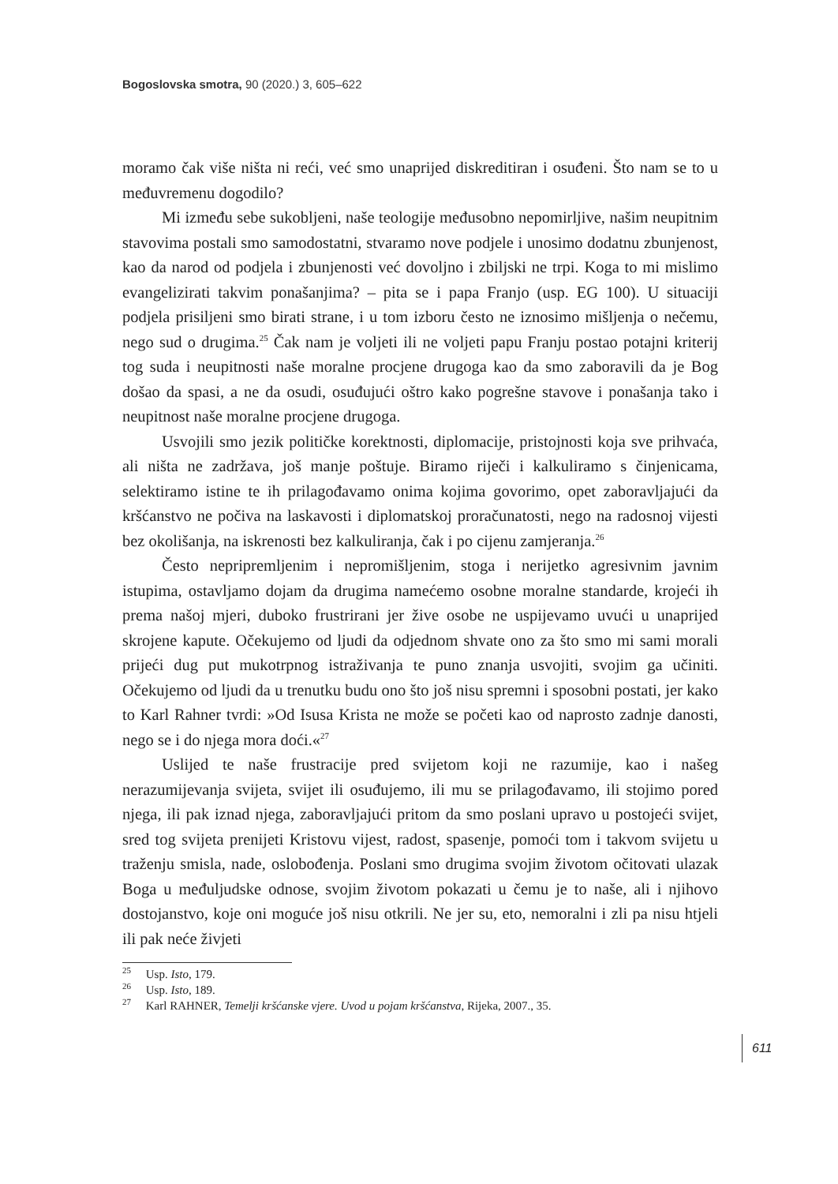Bogoslovska smotra, 90 (2020.) 3, 605–622
moramo čak više ništa ni reći, već smo unaprijed diskreditiran i osuđeni. Što nam se to u međuvremenu dogodilo?
Mi između sebe sukobljeni, naše teologije međusobno nepomirljive, našim neupitnim stavovima postali smo samodostatni, stvaramo nove podjele i unosimo dodatnu zbunjenost, kao da narod od podjela i zbunjenosti već dovoljno i zbiljski ne trpi. Koga to mi mislimo evangelizirati takvim ponašanjima? – pita se i papa Franjo (usp. EG 100). U situaciji podjela prisiljeni smo birati strane, i u tom izboru često ne iznosimo mišljenja o nečemu, nego sud o drugima.<sup>25</sup> Čak nam je voljeti ili ne voljeti papu Franju postao potajni kriterij tog suda i neupitnosti naše moralne procjene drugoga kao da smo zaboravili da je Bog došao da spasi, a ne da osudi, osuđujući oštro kako pogrešne stavove i ponašanja tako i neupitnost naše moralne procjene drugoga.
Usvojili smo jezik političke korektnosti, diplomacije, pristojnosti koja sve prihvaća, ali ništa ne zadržava, još manje poštuje. Biramo riječi i kalkuliramo s činjenicama, selektiramo istine te ih prilagođavamo onima kojima govorimo, opet zaboravljajući da kršćanstvo ne počiva na laskavosti i diplomatskoj proračunatosti, nego na radosnoj vijesti bez okolišanja, na iskrenosti bez kalkuliranja, čak i po cijenu zamjeranja.<sup>26</sup>
Često nepripremljenim i nepromišljenim, stoga i nerijetko agresivnim javnim istupima, ostavljamo dojam da drugima namećemo osobne moralne standarde, krojeći ih prema našoj mjeri, duboko frustrirani jer žive osobe ne uspijevamo uvući u unaprijed skrojene kapute. Očekujemo od ljudi da odjednom shvate ono za što smo mi sami morali prijeći dug put mukotrpnog istraživanja te puno znanja usvojiti, svojim ga učiniti. Očekujemo od ljudi da u trenutku budu ono što još nisu spremni i sposobni postati, jer kako to Karl Rahner tvrdi: »Od Isusa Krista ne može se početi kao od naprosto zadnje danosti, nego se i do njega mora doći.«<sup>27</sup>
Uslijed te naše frustracije pred svijetom koji ne razumije, kao i našeg nerazumijevanja svijeta, svijet ili osuđujemo, ili mu se prilagođavamo, ili stojimo pored njega, ili pak iznad njega, zaboravljajući pritom da smo poslani upravo u postojeći svijet, sred tog svijeta prenijeti Kristovu vijest, radost, spasenje, pomoći tom i takvom svijetu u traženju smisla, nade, oslobođenja. Poslani smo drugima svojim životom očitovati ulazak Boga u međuljudske odnose, svojim životom pokazati u čemu je to naše, ali i njihovo dostojanstvo, koje oni moguće još nisu otkrili. Ne jer su, eto, nemoralni i zli pa nisu htjeli ili pak neće živjeti
<sup>25</sup> Usp. Isto, 179.
<sup>26</sup> Usp. Isto, 189.
<sup>27</sup> Karl RAHNER, Temelji kršćanske vjere. Uvod u pojam kršćanstva, Rijeka, 2007., 35.
611